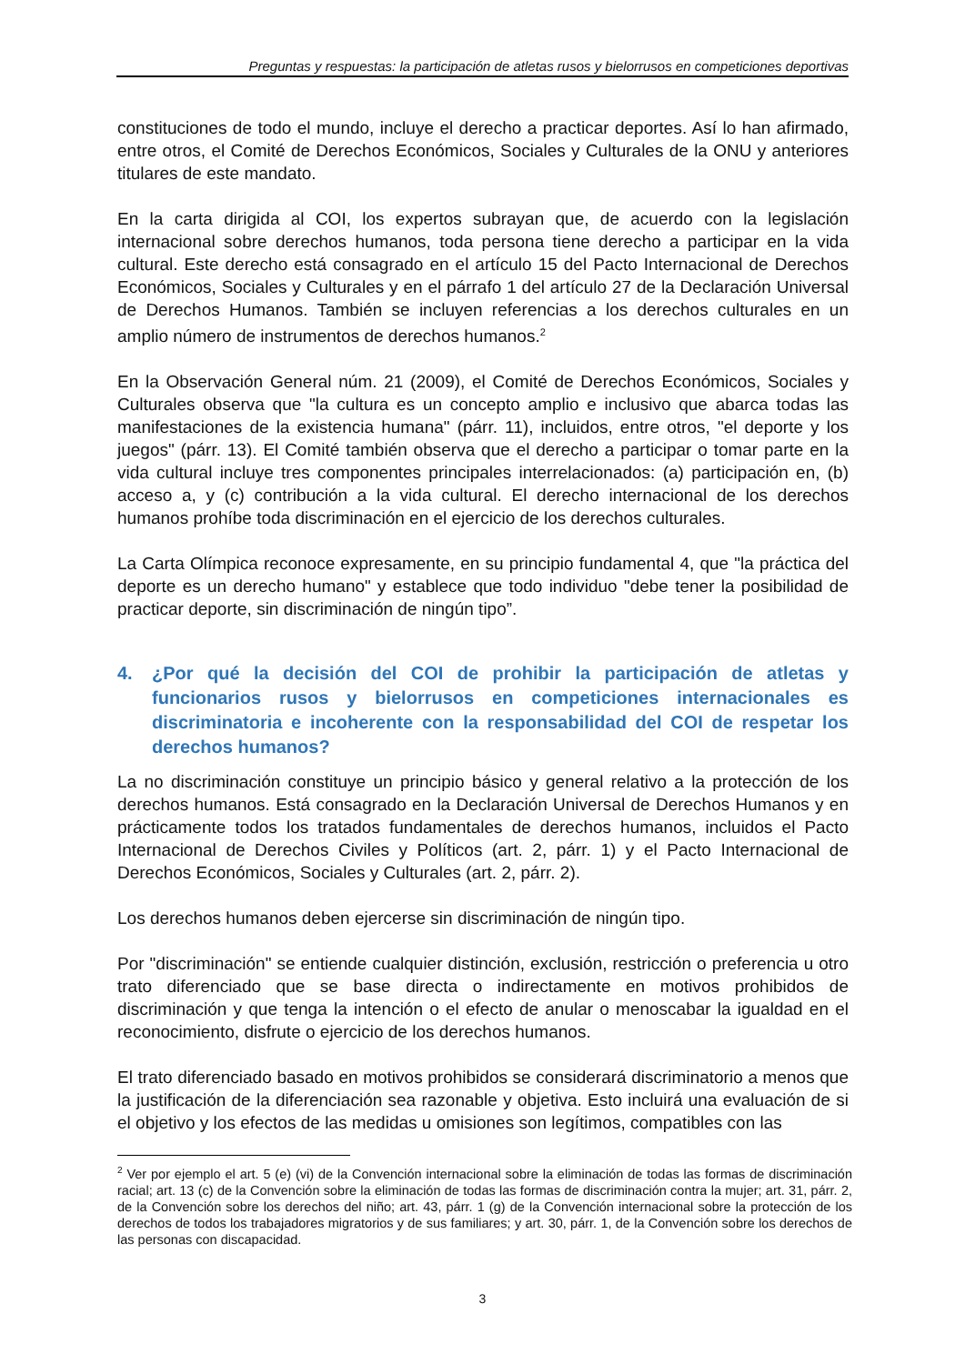Preguntas y respuestas: la participación de atletas rusos y bielorrusos en competiciones deportivas
constituciones de todo el mundo, incluye el derecho a practicar deportes. Así lo han afirmado, entre otros, el Comité de Derechos Económicos, Sociales y Culturales de la ONU y anteriores titulares de este mandato.
En la carta dirigida al COI, los expertos subrayan que, de acuerdo con la legislación internacional sobre derechos humanos, toda persona tiene derecho a participar en la vida cultural. Este derecho está consagrado en el artículo 15 del Pacto Internacional de Derechos Económicos, Sociales y Culturales y en el párrafo 1 del artículo 27 de la Declaración Universal de Derechos Humanos. También se incluyen referencias a los derechos culturales en un amplio número de instrumentos de derechos humanos.<sup>2</sup>
En la Observación General núm. 21 (2009), el Comité de Derechos Económicos, Sociales y Culturales observa que "la cultura es un concepto amplio e inclusivo que abarca todas las manifestaciones de la existencia humana" (párr. 11), incluidos, entre otros, "el deporte y los juegos" (párr. 13). El Comité también observa que el derecho a participar o tomar parte en la vida cultural incluye tres componentes principales interrelacionados: (a) participación en, (b) acceso a, y (c) contribución a la vida cultural. El derecho internacional de los derechos humanos prohíbe toda discriminación en el ejercicio de los derechos culturales.
La Carta Olímpica reconoce expresamente, en su principio fundamental 4, que "la práctica del deporte es un derecho humano" y establece que todo individuo "debe tener la posibilidad de practicar deporte, sin discriminación de ningún tipo”.
4. ¿Por qué la decisión del COI de prohibir la participación de atletas y funcionarios rusos y bielorrusos en competiciones internacionales es discriminatoria e incoherente con la responsabilidad del COI de respetar los derechos humanos?
La no discriminación constituye un principio básico y general relativo a la protección de los derechos humanos. Está consagrado en la Declaración Universal de Derechos Humanos y en prácticamente todos los tratados fundamentales de derechos humanos, incluidos el Pacto Internacional de Derechos Civiles y Políticos (art. 2, párr. 1) y el Pacto Internacional de Derechos Económicos, Sociales y Culturales (art. 2, párr. 2).
Los derechos humanos deben ejercerse sin discriminación de ningún tipo.
Por "discriminación" se entiende cualquier distinción, exclusión, restricción o preferencia u otro trato diferenciado que se base directa o indirectamente en motivos prohibidos de discriminación y que tenga la intención o el efecto de anular o menoscabar la igualdad en el reconocimiento, disfrute o ejercicio de los derechos humanos.
El trato diferenciado basado en motivos prohibidos se considerará discriminatorio a menos que la justificación de la diferenciación sea razonable y objetiva. Esto incluirá una evaluación de si el objetivo y los efectos de las medidas u omisiones son legítimos, compatibles con las
<sup>2</sup> Ver por ejemplo el art. 5 (e) (vi) de la Convención internacional sobre la eliminación de todas las formas de discriminación racial; art. 13 (c) de la Convención sobre la eliminación de todas las formas de discriminación contra la mujer; art. 31, párr. 2, de la Convención sobre los derechos del niño; art. 43, párr. 1 (g) de la Convención internacional sobre la protección de los derechos de todos los trabajadores migratorios y de sus familiares; y art. 30, párr. 1, de la Convención sobre los derechos de las personas con discapacidad.
3